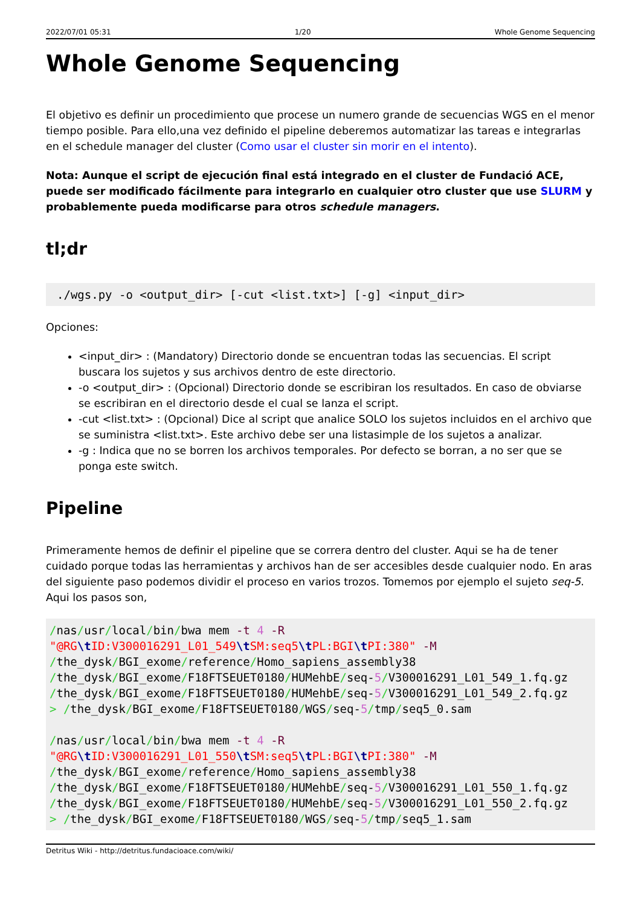2022/07/01 05:31 1/20 Whole Genome Sequencing
Whole Genome Sequencing
El objetivo es definir un procedimiento que procese un numero grande de secuencias WGS en el menor tiempo posible. Para ello,una vez definido el pipeline deberemos automatizar las tareas e integrarlas en el schedule manager del cluster (Como usar el cluster sin morir en el intento).
Nota: Aunque el script de ejecución final está integrado en el cluster de Fundació ACE, puede ser modificado fácilmente para integrarlo en cualquier otro cluster que use SLURM y probablemente pueda modificarse para otros schedule managers.
tl;dr
./wgs.py -o <output_dir> [-cut <list.txt>] [-g] <input_dir>
Opciones:
<input_dir> : (Mandatory) Directorio donde se encuentran todas las secuencias. El script buscara los sujetos y sus archivos dentro de este directorio.
-o <output_dir> : (Opcional) Directorio donde se escribiran los resultados. En caso de obviarse se escribiran en el directorio desde el cual se lanza el script.
-cut <list.txt> : (Opcional) Dice al script que analice SOLO los sujetos incluidos en el archivo que se suministra <list.txt>. Este archivo debe ser una listasimple de los sujetos a analizar.
-g : Indica que no se borren los archivos temporales. Por defecto se borran, a no ser que se ponga este switch.
Pipeline
Primeramente hemos de definir el pipeline que se correra dentro del cluster. Aqui se ha de tener cuidado porque todas las herramientas y archivos han de ser accesibles desde cualquier nodo. En aras del siguiente paso podemos dividir el proceso en varios trozos. Tomemos por ejemplo el sujeto seq-5. Aqui los pasos son,
/nas/usr/local/bin/bwa mem -t 4 -R
"@RG\t ID:V300016291_L01_549\t SM:seq5\t PL:BGI\t PI:380" -M
/the_dysk/BGI_exome/reference/Homo_sapiens_assembly38
/the_dysk/BGI_exome/F18FTSEUET0180/HUMehbE/seq-5/V300016291_L01_549_1.fq.gz
/the_dysk/BGI_exome/F18FTSEUET0180/HUMehbE/seq-5/V300016291_L01_549_2.fq.gz
> /the_dysk/BGI_exome/F18FTSEUET0180/WGS/seq-5/tmp/seq5_0.sam

/nas/usr/local/bin/bwa mem -t 4 -R
"@RG\t ID:V300016291_L01_550\t SM:seq5\t PL:BGI\t PI:380" -M
/the_dysk/BGI_exome/reference/Homo_sapiens_assembly38
/the_dysk/BGI_exome/F18FTSEUET0180/HUMehbE/seq-5/V300016291_L01_550_1.fq.gz
/the_dysk/BGI_exome/F18FTSEUET0180/HUMehbE/seq-5/V300016291_L01_550_2.fq.gz
> /the_dysk/BGI_exome/F18FTSEUET0180/WGS/seq-5/tmp/seq5_1.sam
Detritus Wiki - http://detritus.fundacioace.com/wiki/